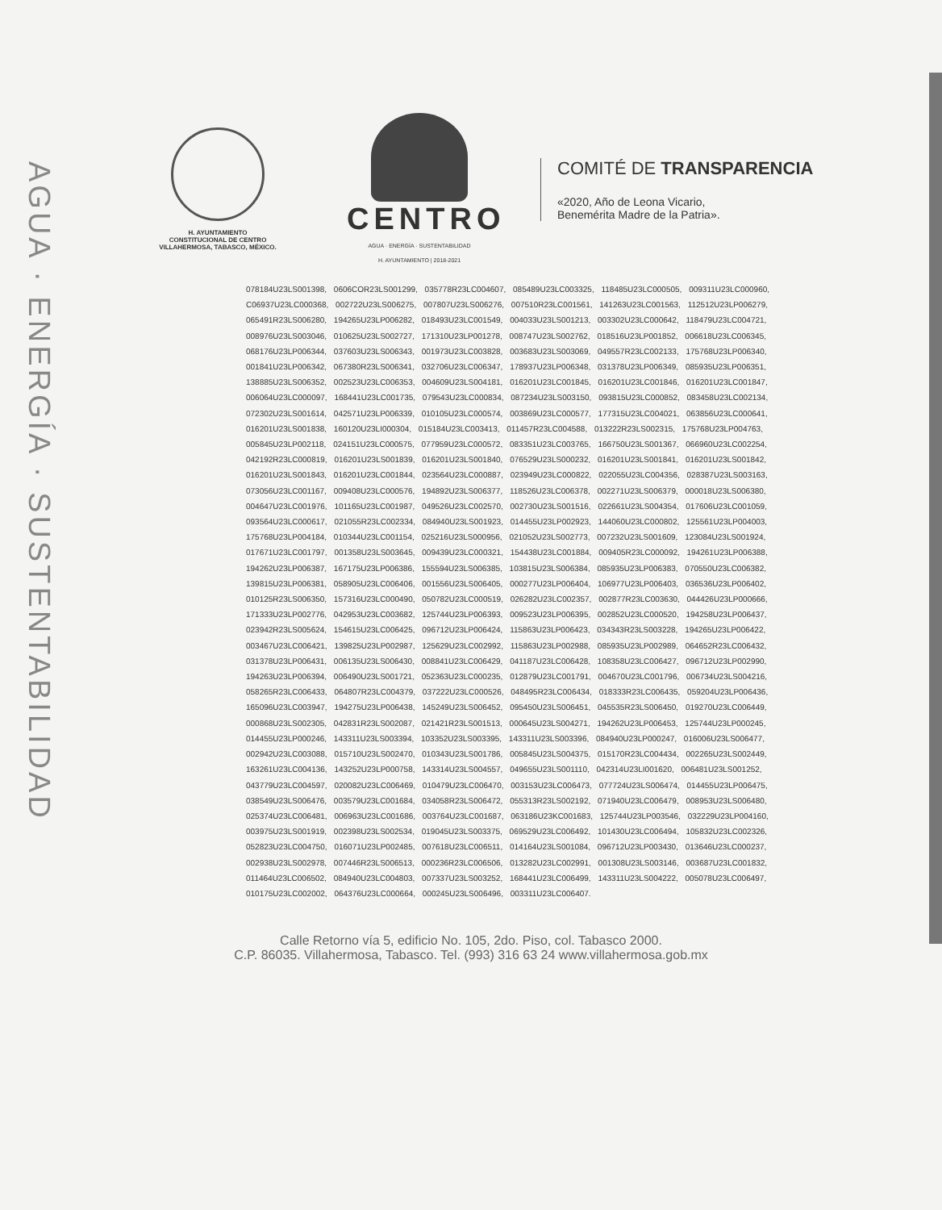AGUA · ENERGÍA · SUSTENTABILIDAD
H. AYUNTAMIENTO
CONSTITUCIONAL DE CENTRO
VILLAHERMOSA, TABASCO, MÉXICO.
CENTRO
AGUA · ENERGÍA · SUSTENTABILIDAD
H. AYUNTAMIENTO | 2018-2021
COMITÉ DE TRANSPARENCIA
«2020, Año de Leona Vicario,
Benemérita Madre de la Patria».
078184U23LS001398, 0606COR23LS001299, 035778R23LC004607, 085489U23LC003325, 118485U23LC000505, 009311U23LC000960, C06937U23LC000368, 002722U23LS006275, 007807U23LS006276, 007510R23LC001561, 141263U23LC001563, 112512U23LP006279, 065491R23LS006280, 194265U23LP006282, 018493U23LC001549, 004033U23LS001213, 003302U23LC000642, 118479U23LC004721, 008976U23LS003046, 010625U23LS002727, 171310U23LP001278, 008747U23LS002762, 018516U23LP001852, 006618U23LC006345, 068176U23LP006344, 037603U23LS006343, 001973U23LC003828, 003683U23LS003069, 049557R23LC002133, 175768U23LP006340, 001841U23LP006342, 067380R23LS006341, 032706U23LC006347, 178937U23LP006348, 031378U23LP006349, 085935U23LP006351, 138885U23LS006352, 002523U23LC006353, 004609U23LS004181, 016201U23LC001845, 016201U23LC001846, 016201U23LC001847, 006064U23LC000097, 168441U23LC001735, 079543U23LC000834, 087234U23LS003150, 093815U23LC000852, 083458U23LC002134, 072302U23LS001614, 042571U23LP006339, 010105U23LC000574, 003869U23LC000577, 177315U23LC004021, 063856U23LC000641, 016201U23LS001838, 160120U23LI000304, 015184U23LC003413, 011457R23LC004588, 013222R23LS002315, 175768U23LP004763, 005845U23LP002118, 024151U23LC000575, 077959U23LC000572, 083351U23LC003765, 166750U23LS001367, 066960U23LC002254, 042192R23LC000819, 016201U23LS001839, 016201U23LS001840, 076529U23LS000232, 016201U23LS001841, 016201U23LS001842, 016201U23LS001843, 016201U23LC001844, 023564U23LC000887, 023949U23LC000822, 022055U23LC004356, 028387U23LS003163, 073056U23LC001167, 009408U23LC000576, 194892U23LS006377, 118526U23LC006378, 002271U23LS006379, 000018U23LS006380, 004647U23LC001976, 101165U23LC001987, 049526U23LC002570, 002730U23LS001516, 022661U23LS004354, 017606U23LC001059, 093564U23LC000617, 021055R23LC002334, 084940U23LS001923, 014455U23LP002923, 144060U23LC000802, 125561U23LP004003, 175768U23LP004184, 010344U23LC001154, 025216U23LS000956, 021052U23LS002773, 007232U23LS001609, 123084U23LS001924, 017671U23LC001797, 001358U23LS003645, 009439U23LC000321, 154438U23LC001884, 009405R23LC000092, 194261U23LP006388, 194262U23LP006387, 167175U23LP006386, 155594U23LS006385, 103815U23LS006384, 085935U23LP006383, 070550U23LC006382, 139815U23LP006381, 058905U23LC006406, 001556U23LS006405, 000277U23LP006404, 106977U23LP006403, 036536U23LP006402, 010125R23LS006350, 157316U23LC000490, 050782U23LC000519, 026282U23LC002357, 002877R23LC003630, 044426U23LP000666, 171333U23LP002776, 042953U23LC003682, 125744U23LP006393, 009523U23LP006395, 002852U23LC000520, 194258U23LP006437, 023942R23LS005624, 154615U23LC006425, 096712U23LP006424, 115863U23LP006423, 034343R23LS003228, 194265U23LP006422, 003467U23LC006421, 139825U23LP002987, 125629U23LC002992, 115863U23LP002988, 085935U23LP002989, 064652R23LC006432, 031378U23LP006431, 006135U23LS006430, 008841U23LC006429, 041187U23LC006428, 108358U23LC006427, 096712U23LP002990, 194263U23LP006394, 006490U23LS001721, 052363U23LC000235, 012879U23LC001791, 004670U23LC001796, 006734U23LS004216, 058265R23LC006433, 064807R23LC004379, 037222U23LC000526, 048495R23LC006434, 018333R23LC006435, 059204U23LP006436, 165096U23LC003947, 194275U23LP006438, 145249U23LS006452, 095450U23LS006451, 045535R23LS006450, 019270U23LC006449, 000868U23LS002305, 042831R23LS002087, 021421R23LS001513, 000645U23LS004271, 194262U23LP006453, 125744U23LP000245, 014455U23LP000246, 143311U23LS003394, 103352U23LS003395, 143311U23LS003396, 084940U23LP000247, 016006U23LS006477, 002942U23LC003088, 015710U23LS002470, 010343U23LS001786, 005845U23LS004375, 015170R23LC004434, 002265U23LS002449, 163261U23LC004136, 143252U23LP000758, 143314U23LS004557, 049655U23LS001110, 042314U23LI001620, 006481U23LS001252, 043779U23LC004597, 020082U23LC006469, 010479U23LC006470, 003153U23LC006473, 077724U23LS006474, 014455U23LP006475, 038549U23LS006476, 003579U23LC001684, 034058R23LS006472, 055313R23LS002192, 071940U23LC006479, 008953U23LS006480, 025374U23LC006481, 006963U23LC001686, 003764U23LC001687, 063186U23KC001683, 125744U23LP003546, 032229U23LP004160, 003975U23LS001919, 002398U23LS002534, 019045U23LS003375, 069529U23LC006492, 101430U23LC006494, 105832U23LC002326, 052823U23LC004750, 016071U23LP002485, 007618U23LC006511, 014164U23LS001084, 096712U23LP003430, 013646U23LC000237, 002938U23LS002978, 007446R23LS006513, 000236R23LC006506, 013282U23LC002991, 001308U23LS003146, 003687U23LC001832, 011464U23LC006502, 084940U23LC004803, 007337U23LS003252, 168441U23LC006499, 143311U23LS004222, 005078U23LC006497, 010175U23LC002002, 064376U23LC000664, 000245U23LS006496, 003311U23LC006407.
Calle Retorno vía 5, edificio No. 105, 2do. Piso, col. Tabasco 2000.
C.P. 86035. Villahermosa, Tabasco. Tel. (993) 316 63 24 www.villahermosa.gob.mx